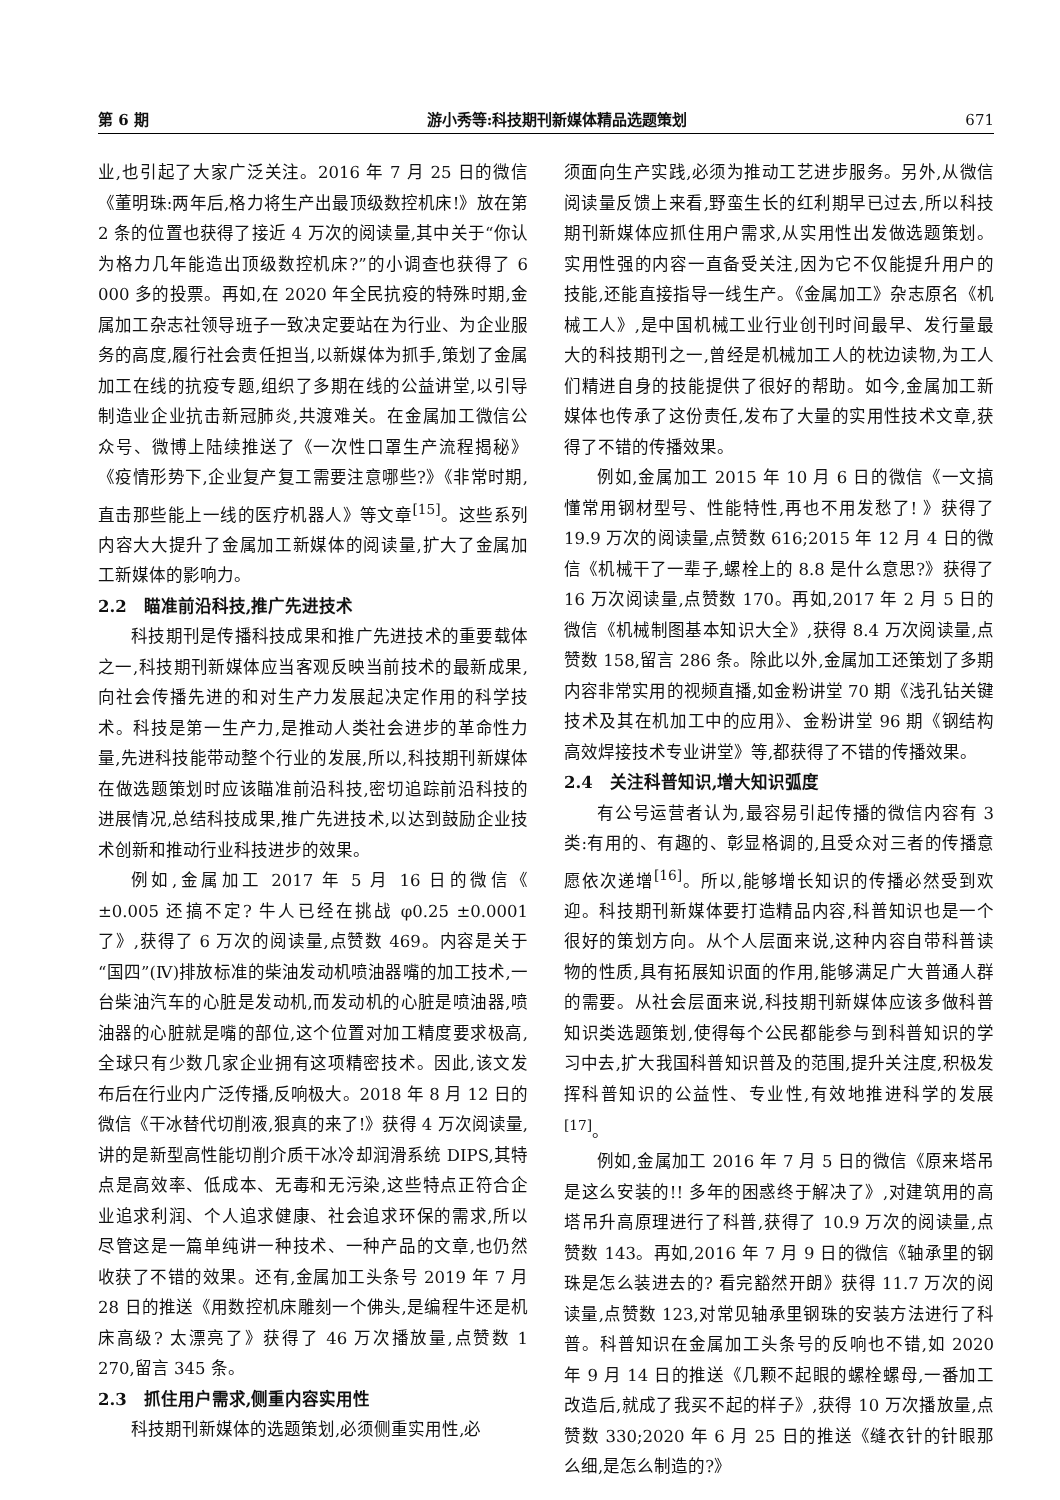第 6 期 游小秀等:科技期刊新媒体精品选题策划 671
业,也引起了大家广泛关注。2016 年 7 月 25 日的微信《董明珠:两年后,格力将生产出最顶级数控机床!》放在第 2 条的位置也获得了接近 4 万次的阅读量,其中关于“你认为格力几年能造出顶级数控机床?”的小调查也获得了 6 000 多的投票。再如,在 2020 年全民抗疫的特殊时期,金属加工杂志社领导班子一致决定要站在为行业、为企业服务的高度,履行社会责任担当,以新媒体为抓手,策划了金属加工在线的抗疫专题,组织了多期在线的公益讲堂,以引导制造业企业抗击新冠肺炎,共渡难关。在金属加工微信公众号、微博上陆续推送了《一次性口罩生产流程揭秘》《疫情形势下,企业复产复工需要注意哪些?》《非常时期,直击那些能上一线的医疗机器人》等文章<sup>[15]</sup>。这些系列内容大大提升了金属加工新媒体的阅读量,扩大了金属加工新媒体的影响力。
2.2　瞄准前沿科技,推广先进技术
科技期刊是传播科技成果和推广先进技术的重要载体之一,科技期刊新媒体应当客观反映当前技术的最新成果,向社会传播先进的和对生产力发展起决定作用的科学技术。科技是第一生产力,是推动人类社会进步的革命性力量,先进科技能带动整个行业的发展,所以,科技期刊新媒体在做选题策划时应该瞄准前沿科技,密切追踪前沿科技的进展情况,总结科技成果,推广先进技术,以达到鼓励企业技术创新和推动行业科技进步的效果。
例如,金属加工 2017 年 5 月 16 日的微信《 ±0.005 还搞不定? 牛人已经在挑战 φ0.25 ±0.0001 了》,获得了 6 万次的阅读量,点赞数 469。内容是关于“国四”(Ⅳ)排放标准的柴油发动机喷油器嘴的加工技术,一台柴油汽车的心脏是发动机,而发动机的心脏是喷油器,喷油器的心脏就是嘴的部位,这个位置对加工精度要求极高,全球只有少数几家企业拥有这项精密技术。因此,该文发布后在行业内广泛传播,反响极大。2018 年 8 月 12 日的微信《干冰替代切削液,狠真的来了!》获得 4 万次阅读量,讲的是新型高性能切削介质干冰冷却润滑系统 DIPS,其特点是高效率、低成本、无毒和无污染,这些特点正符合企业追求利润、个人追求健康、社会追求环保的需求,所以尽管这是一篇单纯讲一种技术、一种产品的文章,也仍然收获了不错的效果。还有,金属加工头条号 2019 年 7 月 28 日的推送《用数控机床雕刻一个佛头,是编程牛还是机床高级? 太漂亮了》获得了 46 万次播放量,点赞数 1 270,留言 345 条。
2.3　抓住用户需求,侧重内容实用性
科技期刊新媒体的选题策划,必须侧重实用性,必
须面向生产实践,必须为推动工艺进步服务。另外,从微信阅读量反馈上来看,野蛮生长的红利期早已过去,所以科技期刊新媒体应抓住用户需求,从实用性出发做选题策划。实用性强的内容一直备受关注,因为它不仅能提升用户的技能,还能直接指导一线生产。《金属加工》杂志原名《机械工人》,是中国机械工业行业创刊时间最早、发行量最大的科技期刊之一,曾经是机械加工人的枕边读物,为工人们精进自身的技能提供了很好的帮助。如今,金属加工新媒体也传承了这份责任,发布了大量的实用性技术文章,获得了不错的传播效果。
例如,金属加工 2015 年 10 月 6 日的微信《一文搞懂常用钢材型号、性能特性,再也不用发愁了! 》获得了 19.9 万次的阅读量,点赞数 616;2015 年 12 月 4 日的微信《机械干了一辈子,螺栓上的 8.8 是什么意思?》获得了 16 万次阅读量,点赞数 170。再如,2017 年 2 月 5 日的微信《机械制图基本知识大全》,获得 8.4 万次阅读量,点赞数 158,留言 286 条。除此以外,金属加工还策划了多期内容非常实用的视频直播,如金粉讲堂 70 期《浅孔钻关键技术及其在机加工中的应用》、金粉讲堂 96 期《钢结构高效焊接技术专业讲堂》等,都获得了不错的传播效果。
2.4　关注科普知识,增大知识弧度
有公号运营者认为,最容易引起传播的微信内容有 3 类:有用的、有趣的、彰显格调的,且受众对三者的传播意愿依次递增<sup>[16]</sup>。所以,能够增长知识的传播必然受到欢迎。科技期刊新媒体要打造精品内容,科普知识也是一个很好的策划方向。从个人层面来说,这种内容自带科普读物的性质,具有拓展知识面的作用,能够满足广大普通人群的需要。从社会层面来说,科技期刊新媒体应该多做科普知识类选题策划,使得每个公民都能参与到科普知识的学习中去,扩大我国科普知识普及的范围,提升关注度,积极发挥科普知识的公益性、专业性,有效地推进科学的发展<sup>[17]</sup>。
例如,金属加工 2016 年 7 月 5 日的微信《原来塔吊是这么安装的!! 多年的困惑终于解决了》,对建筑用的高塔吊升高原理进行了科普,获得了 10.9 万次的阅读量,点赞数 143。再如,2016 年 7 月 9 日的微信《轴承里的钢珠是怎么装进去的? 看完豁然开朗》获得 11.7 万次的阅读量,点赞数 123,对常见轴承里钢珠的安装方法进行了科普。科普知识在金属加工头条号的反响也不错,如 2020 年 9 月 14 日的推送《几颗不起眼的螺栓螺母,一番加工改造后,就成了我买不起的样子》,获得 10 万次播放量,点赞数 330;2020 年 6 月 25 日的推送《缝衣针的针眼那么细,是怎么制造的?》